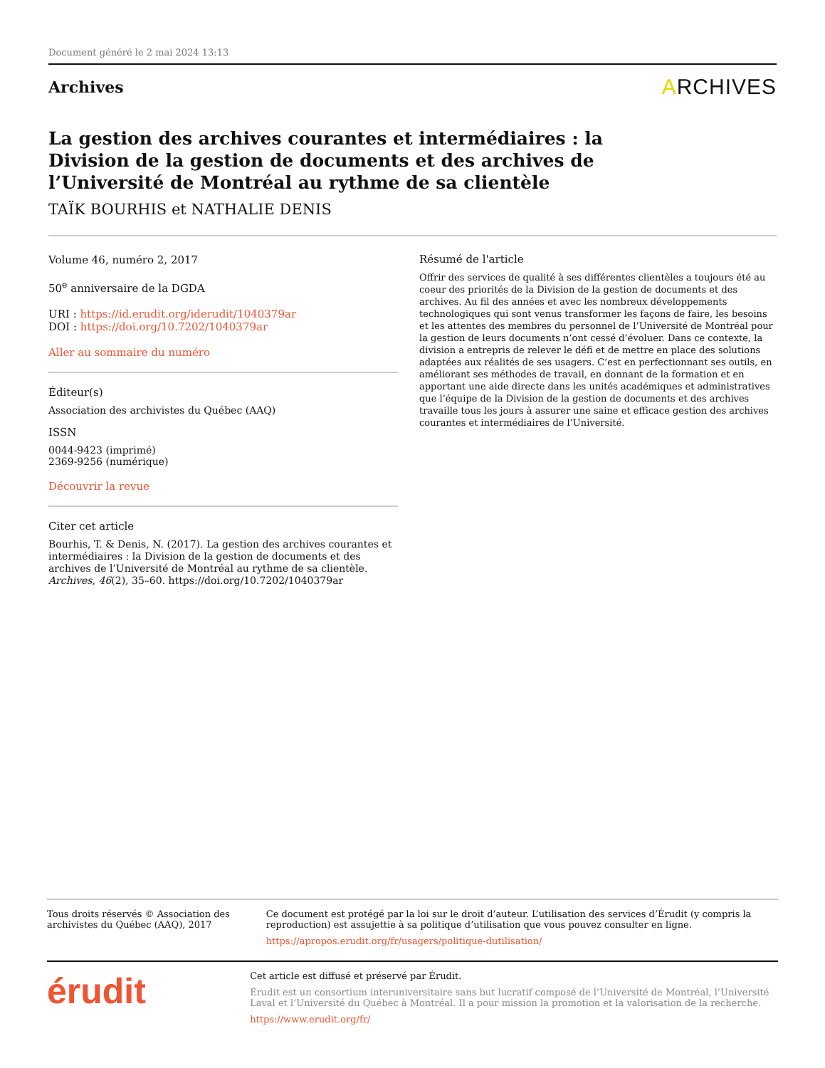Document généré le 2 mai 2024 13:13
Archives
ARCHIVES
La gestion des archives courantes et intermédiaires : la Division de la gestion de documents et des archives de l’Université de Montréal au rythme de sa clientèle
TAÏK BOURHIS et NATHALIE DENIS
Volume 46, numéro 2, 2017
50<sup>e</sup> anniversaire de la DGDA
URI : https://id.erudit.org/iderudit/1040379ar
DOI : https://doi.org/10.7202/1040379ar
Aller au sommaire du numéro
Éditeur(s)
Association des archivistes du Québec (AAQ)
ISSN
0044-9423 (imprimé)
2369-9256 (numérique)
Découvrir la revue
Citer cet article
Bourhis, T. & Denis, N. (2017). La gestion des archives courantes et intermédiaires : la Division de la gestion de documents et des archives de l’Université de Montréal au rythme de sa clientèle. Archives, 46(2), 35–60. https://doi.org/10.7202/1040379ar
Résumé de l'article
Offrir des services de qualité à ses différentes clientèles a toujours été au coeur des priorités de la Division de la gestion de documents et des archives. Au fil des années et avec les nombreux développements technologiques qui sont venus transformer les façons de faire, les besoins et les attentes des membres du personnel de l’Université de Montréal pour la gestion de leurs documents n’ont cessé d’évoluer. Dans ce contexte, la division a entrepris de relever le défi et de mettre en place des solutions adaptées aux réalités de ses usagers. C’est en perfectionnant ses outils, en améliorant ses méthodes de travail, en donnant de la formation et en apportant une aide directe dans les unités académiques et administratives que l’équipe de la Division de la gestion de documents et des archives travaille tous les jours à assurer une saine et efficace gestion des archives courantes et intermédiaires de l’Université.
Tous droits réservés © Association des archivistes du Québec (AAQ), 2017
Ce document est protégé par la loi sur le droit d’auteur. L’utilisation des services d’Érudit (y compris la reproduction) est assujettie à sa politique d’utilisation que vous pouvez consulter en ligne.
https://apropos.erudit.org/fr/usagers/politique-dutilisation/
érudit
Cet article est diffusé et préservé par Érudit.
Érudit est un consortium interuniversitaire sans but lucratif composé de l’Université de Montréal, l’Université Laval et l’Université du Québec à Montréal. Il a pour mission la promotion et la valorisation de la recherche.
https://www.erudit.org/fr/